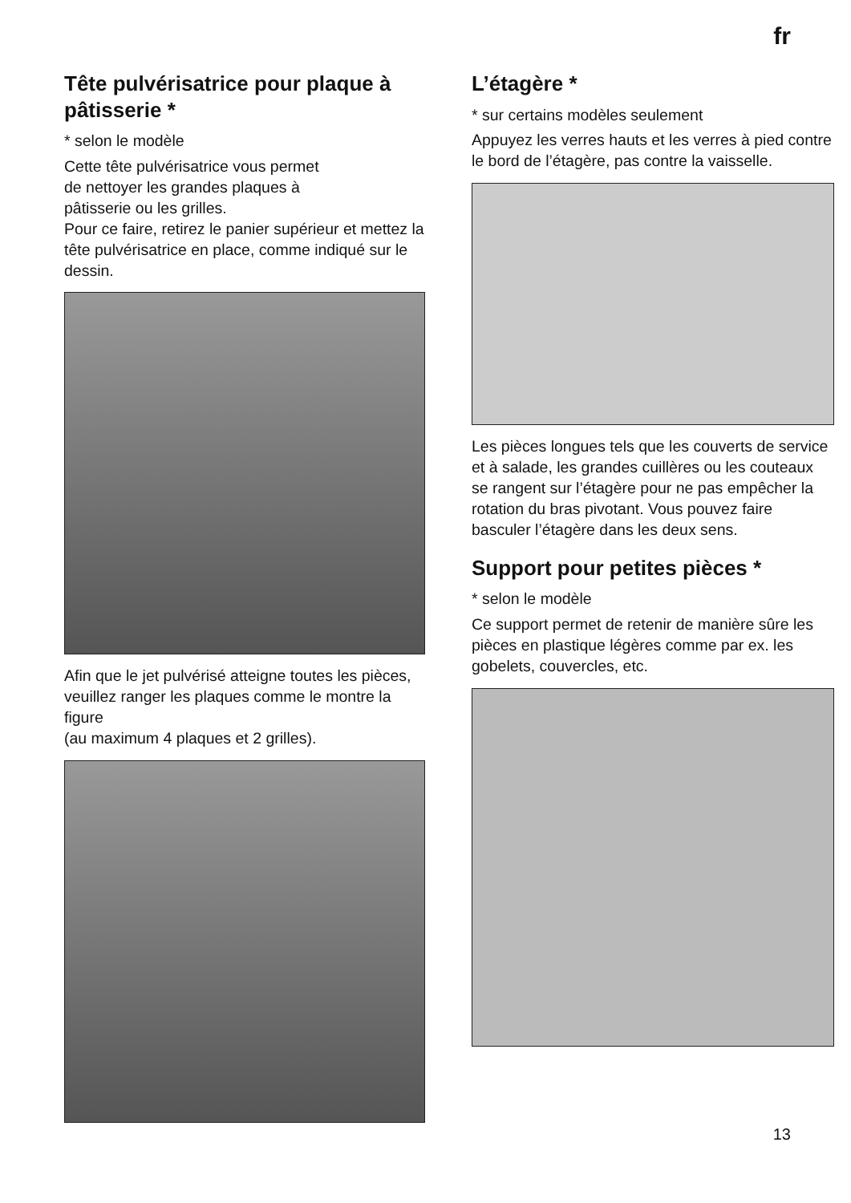fr
Tête pulvérisatrice pour plaque à pâtisserie *
* selon le modèle
Cette tête pulvérisatrice vous permet
de nettoyer les grandes plaques à
pâtisserie ou les grilles.
Pour ce faire, retirez le panier supérieur et mettez la tête pulvérisatrice en place, comme indiqué sur le dessin.
Afin que le jet pulvérisé atteigne toutes les pièces, veuillez ranger les plaques comme le montre la figure
(au maximum 4 plaques et 2 grilles).
L’étagère *
* sur certains modèles seulement
Appuyez les verres hauts et les verres à pied contre le bord de l’étagère, pas contre la vaisselle.
Les pièces longues tels que les couverts de service et à salade, les grandes cuillères ou les couteaux se rangent sur l’étagère pour ne pas empêcher la rotation du bras pivotant. Vous pouvez faire basculer l’étagère dans les deux sens.
Support pour petites pièces *
* selon le modèle
Ce support permet de retenir de manière sûre les pièces en plastique légères comme par ex. les gobelets, couvercles, etc.
13